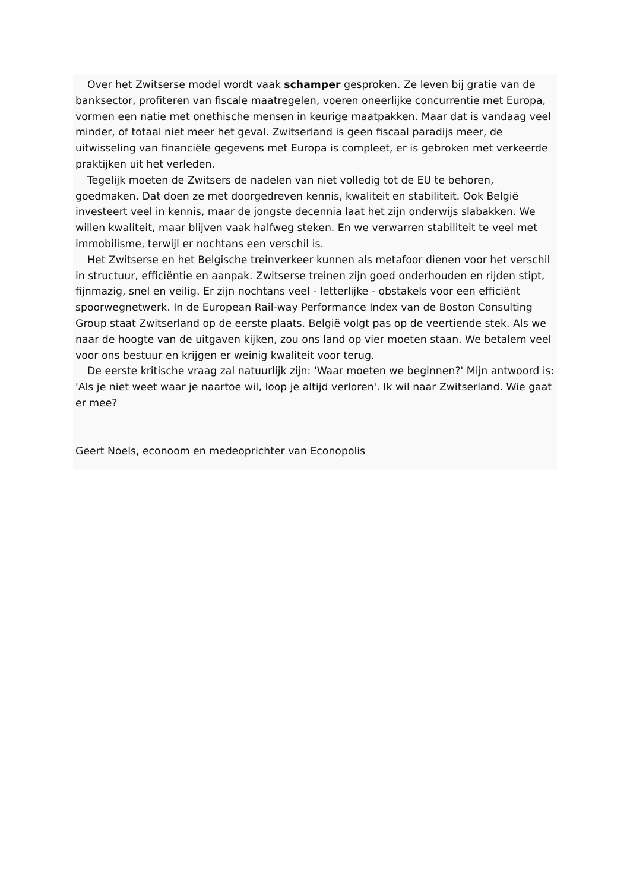Over het Zwitserse model wordt vaak schamper gesproken. Ze leven bij gratie van de banksector, profiteren van fiscale maatregelen, voeren oneerlijke concurrentie met Europa, vormen een natie met onethische mensen in keurige maatpakken. Maar dat is vandaag veel minder, of totaal niet meer het geval. Zwitserland is geen fiscaal paradijs meer, de uitwisseling van financiële gegevens met Europa is compleet, er is gebroken met verkeerde praktijken uit het verleden.
Tegelijk moeten de Zwitsers de nadelen van niet volledig tot de EU te behoren, goedmaken. Dat doen ze met doorgedreven kennis, kwaliteit en stabiliteit. Ook België investeert veel in kennis, maar de jongste decennia laat het zijn onderwijs slabakken. We willen kwaliteit, maar blijven vaak halfweg steken. En we verwarren stabiliteit te veel met immobilisme, terwijl er nochtans een verschil is.
Het Zwitserse en het Belgische treinverkeer kunnen als metafoor dienen voor het verschil in structuur, efficiëntie en aanpak. Zwitserse treinen zijn goed onderhouden en rijden stipt, fijnmazig, snel en veilig. Er zijn nochtans veel - letterlijke - obstakels voor een efficiënt spoorwegnetwerk. In de European Rail-way Performance Index van de Boston Consulting Group staat Zwitserland op de eerste plaats. België volgt pas op de veertiende stek. Als we naar de hoogte van de uitgaven kijken, zou ons land op vier moeten staan. We betalem veel voor ons bestuur en krijgen er weinig kwaliteit voor terug.
De eerste kritische vraag zal natuurlijk zijn: 'Waar moeten we beginnen?' Mijn antwoord is: 'Als je niet weet waar je naartoe wil, loop je altijd verloren'. Ik wil naar Zwitserland. Wie gaat er mee?
Geert Noels, econoom en medeoprichter van Econopolis